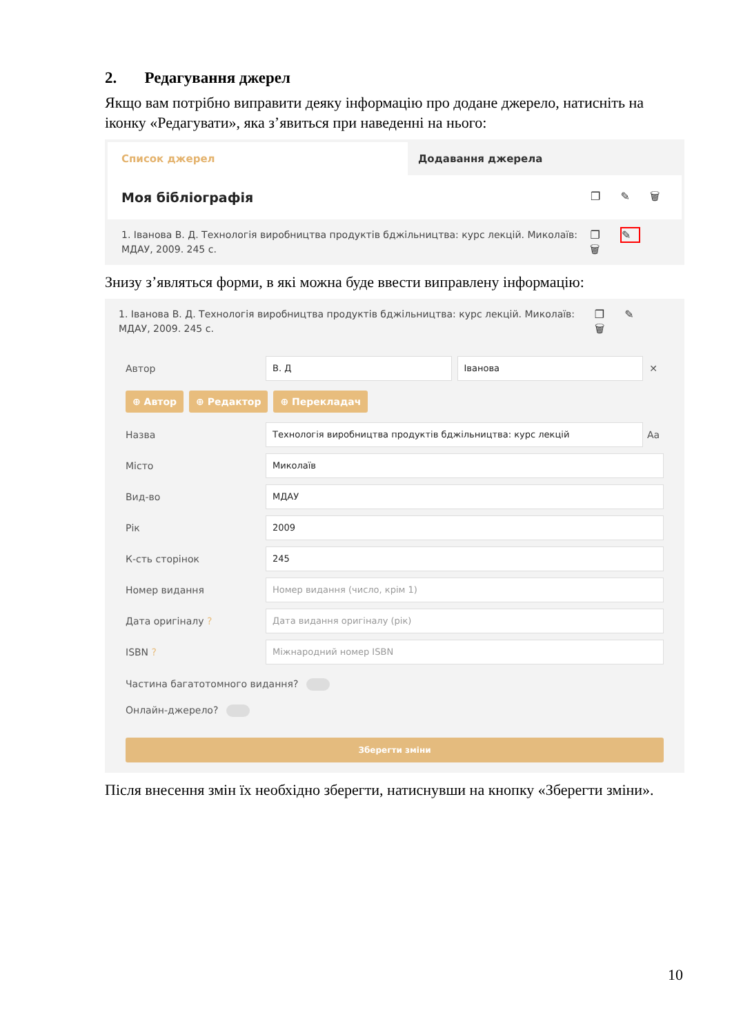2. Редагування джерел
Якщо вам потрібно виправити деяку інформацію про додане джерело, натисніть на іконку «Редагувати», яка з’явиться при наведенні на нього:
Список джерел
Додавання джерела
Моя бібліографія ❐ ✎ 🗑
1. Іванова В. Д. Технологія виробництва продуктів бджільництва: курс лекцій. Миколаїв: МДАУ, 2009. 245 с. ❐ ✎ 🗑
Знизу з’являться форми, в які можна буде ввести виправлену інформацію:
1. Іванова В. Д. Технологія виробництва продуктів бджільництва: курс лекцій. Миколаїв: МДАУ, 2009. 245 с. ❐ ✎ 🗑
Автор В. Д Іванова ✕
⊕ Автор ⊕ Редактор ⊕ Перекладач
Назва Технологія виробництва продуктів бджільництва: курс лекцій Aa
Місто Миколаїв
Вид-во МДАУ
Рік 2009
К-сть сторінок 245
Номер видання Номер видання (число, крім 1)
Дата оригіналу ? Дата видання оригіналу (рік)
ISBN ? Міжнародний номер ISBN
Частина багатотомного видання?
Онлайн-джерело?
Зберегти зміни
Після внесення змін їх необхідно зберегти, натиснувши на кнопку «Зберегти зміни».
10